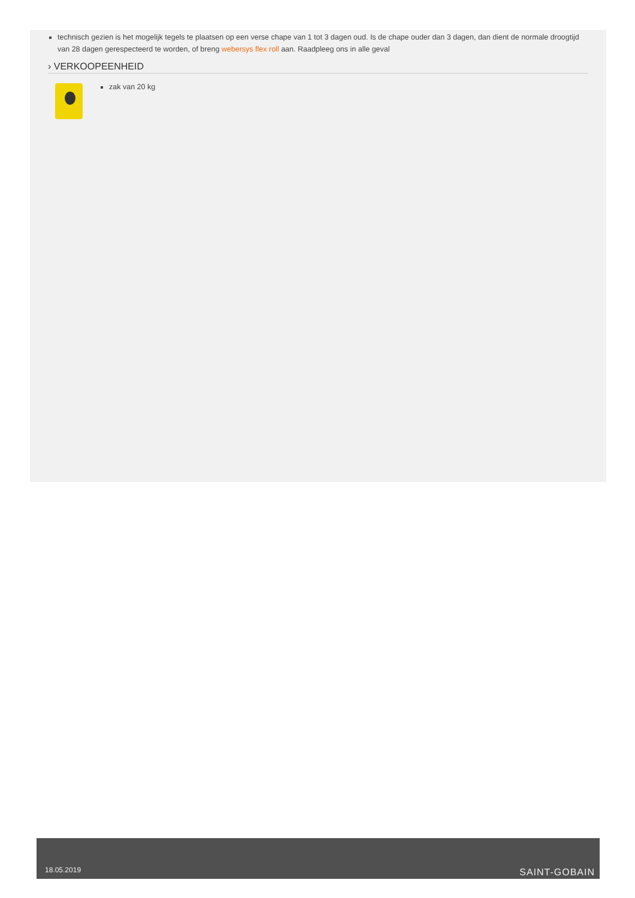technisch gezien is het mogelijk tegels te plaatsen op een verse chape van 1 tot 3 dagen oud. Is de chape ouder dan 3 dagen, dan dient de normale droogtijd van 28 dagen gerespecteerd te worden, of breng webersys flex roll aan. Raadpleeg ons in alle geval
› VERKOOPEENHEID
zak van 20 kg
18.05.2019 SAINT-GOBAIN